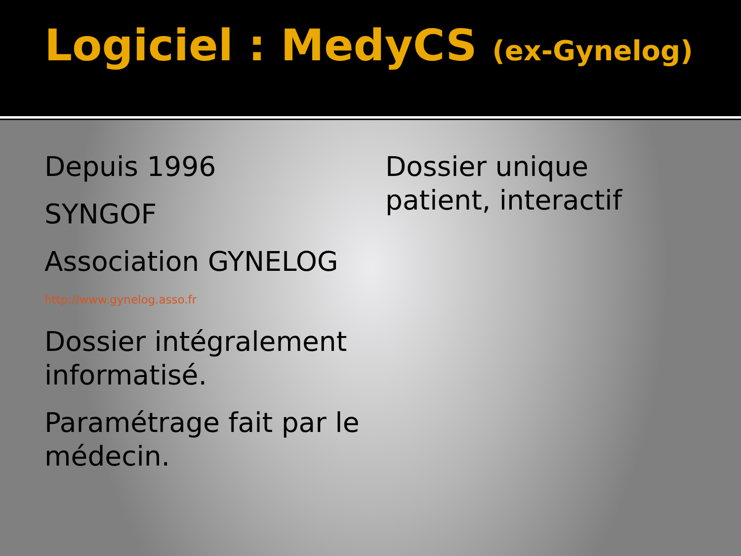Logiciel : MedyCS (ex-Gynelog)
Depuis 1996
SYNGOF
Association GYNELOG
http://www.gynelog.asso.fr
Dossier intégralement informatisé.
Paramétrage fait par le médecin.
Dossier unique patient, interactif